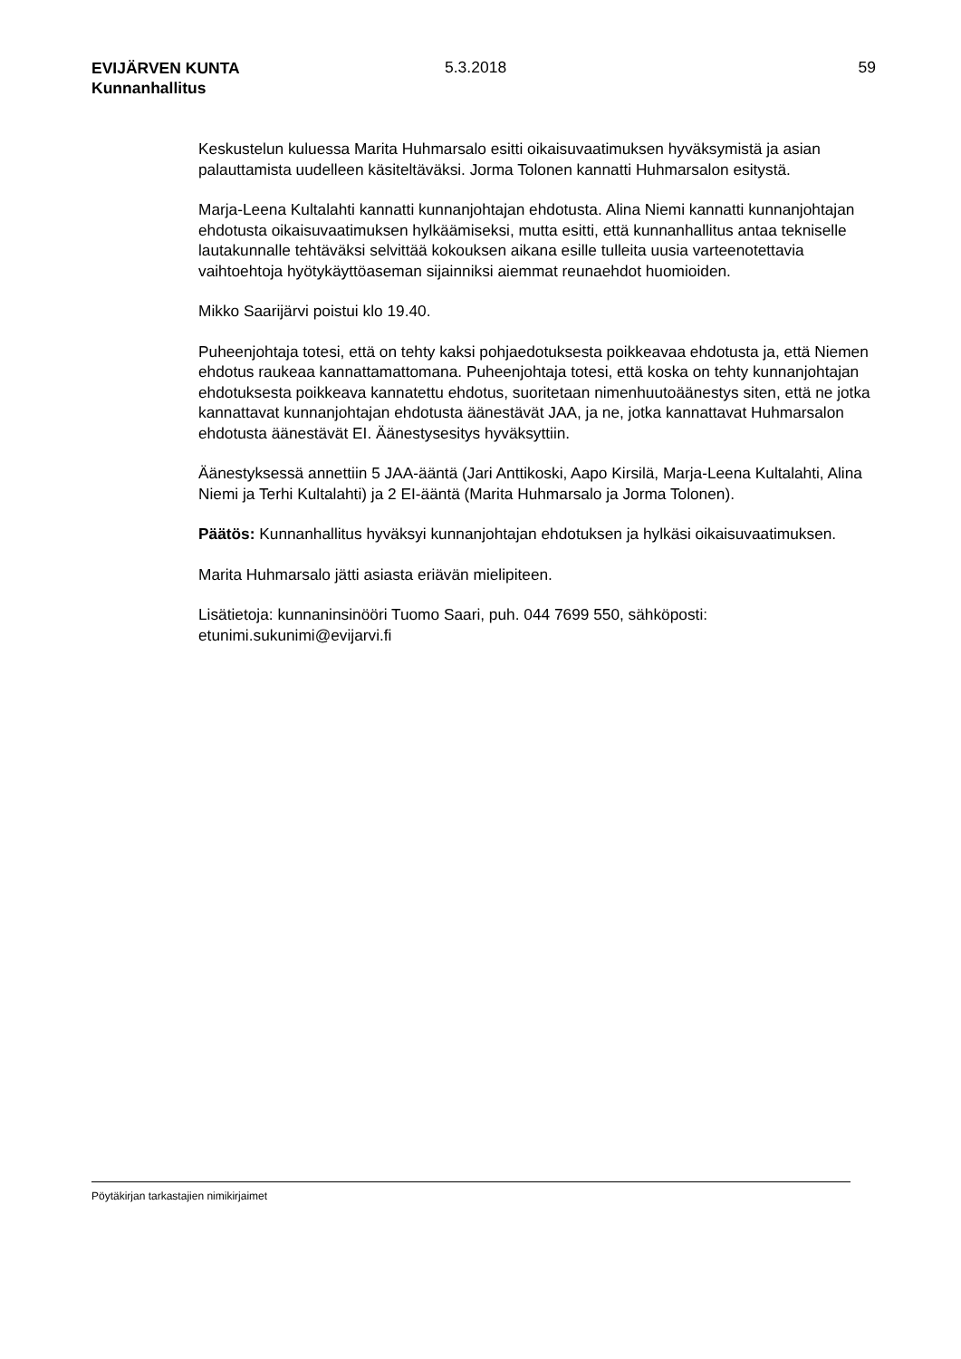EVIJÄRVEN KUNTA
Kunnanhallitus
5.3.2018 59
Keskustelun kuluessa Marita Huhmarsalo esitti oikaisuvaatimuksen hyväksymistä ja asian palauttamista uudelleen käsiteltäväksi. Jorma Tolonen kannatti Huhmarsalon esitystä.
Marja-Leena Kultalahti kannatti kunnanjohtajan ehdotusta. Alina Niemi kannatti kunnanjohtajan ehdotusta oikaisuvaatimuksen hylkäämiseksi, mutta esitti, että kunnanhallitus antaa tekniselle lautakunnalle tehtäväksi selvittää kokouksen aikana esille tulleita uusia varteenotettavia vaihtoehtoja hyötykäyttöaseman sijainniksi aiemmat reunaehdot huomioiden.
Mikko Saarijärvi poistui klo 19.40.
Puheenjohtaja totesi, että on tehty kaksi pohjaedotuksesta poikkeavaa ehdotusta ja, että Niemen ehdotus raukeaa kannattamattomana. Puheenjohtaja totesi, että koska on tehty kunnanjohtajan ehdotuksesta poikkeava kannatettu ehdotus, suoritetaan nimenhuutoäänestys siten, että ne jotka kannattavat kunnanjohtajan ehdotusta äänestävät JAA, ja ne, jotka kannattavat Huhmarsalon ehdotusta äänestävät EI. Äänestysesitys hyväksyttiin.
Äänestyksessä annettiin 5 JAA-ääntä (Jari Anttikoski, Aapo Kirsilä, Marja-Leena Kultalahti, Alina Niemi ja Terhi Kultalahti) ja 2 EI-ääntä (Marita Huhmarsalo ja Jorma Tolonen).
Päätös: Kunnanhallitus hyväksyi kunnanjohtajan ehdotuksen ja hylkäsi oikaisuvaatimuksen.
Marita Huhmarsalo jätti asiasta eriävän mielipiteen.
Lisätietoja: kunnaninsinööri Tuomo Saari, puh. 044 7699 550, sähköposti: etunimi.sukunimi@evijarvi.fi
Pöytäkirjan tarkastajien nimikirjaimet